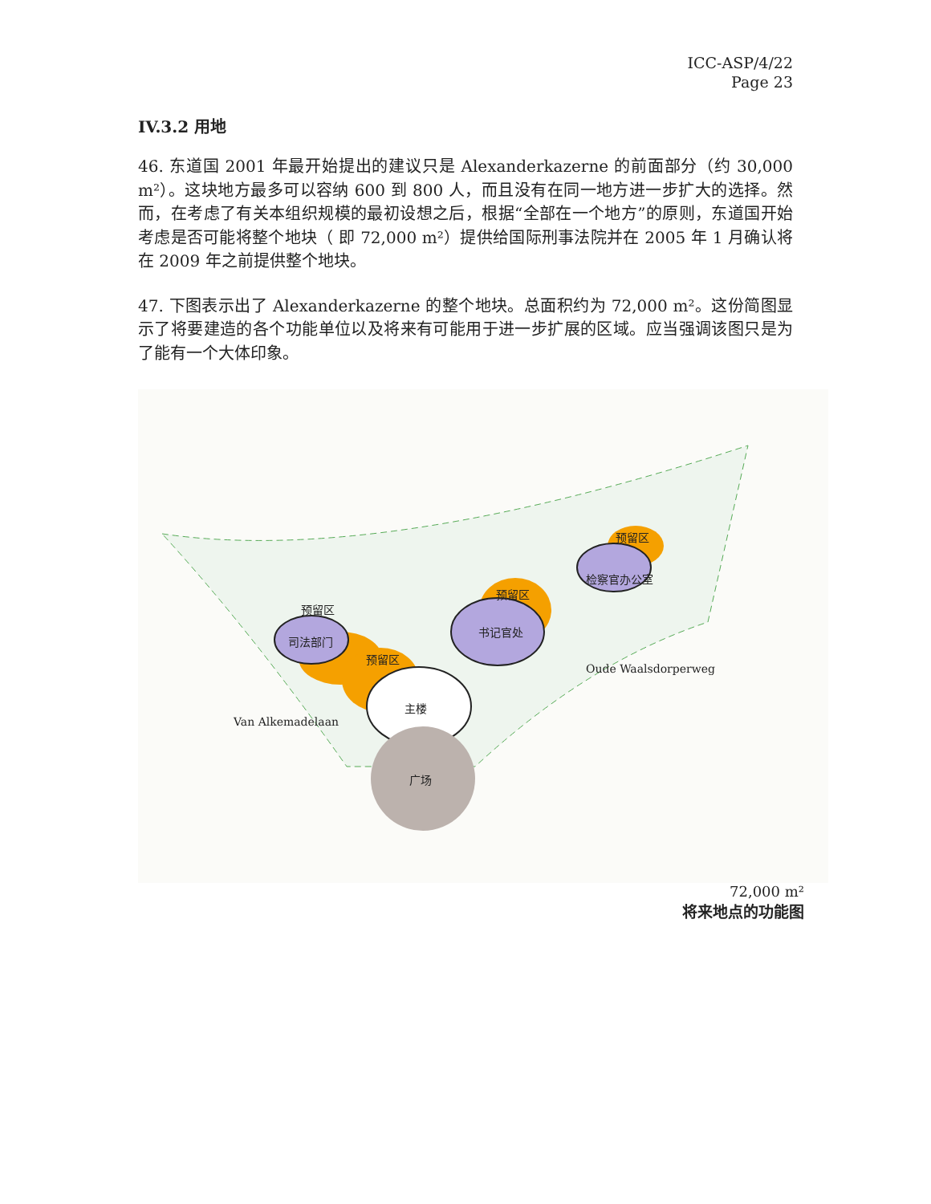ICC-ASP/4/22
Page 23
IV.3.2 用地
46. 东道国 2001 年最开始提出的建议只是 Alexanderkazerne 的前面部分（约 30,000 m²）。这块地方最多可以容纳 600 到 800 人，而且没有在同一地方进一步扩大的选择。然而，在考虑了有关本组织规模的最初设想之后，根据“全部在一个地方”的原则，东道国开始考虑是否可能将整个地块（ 即 72,000 m²）提供给国际刑事法院并在 2005 年 1 月确认将在 2009 年之前提供整个地块。
47. 下图表示出了 Alexanderkazerne 的整个地块。总面积约为 72,000 m²。这份简图显示了将要建造的各个功能单位以及将来有可能用于进一步扩展的区域。应当强调该图只是为了能有一个大体印象。
预留区
司法部门
预留区
主楼
广场
预留区
书记官处
预留区
检察官办公室
Oude Waalsdorperweg
Van Alkemadelaan
72,000 m²
将来地点的功能图